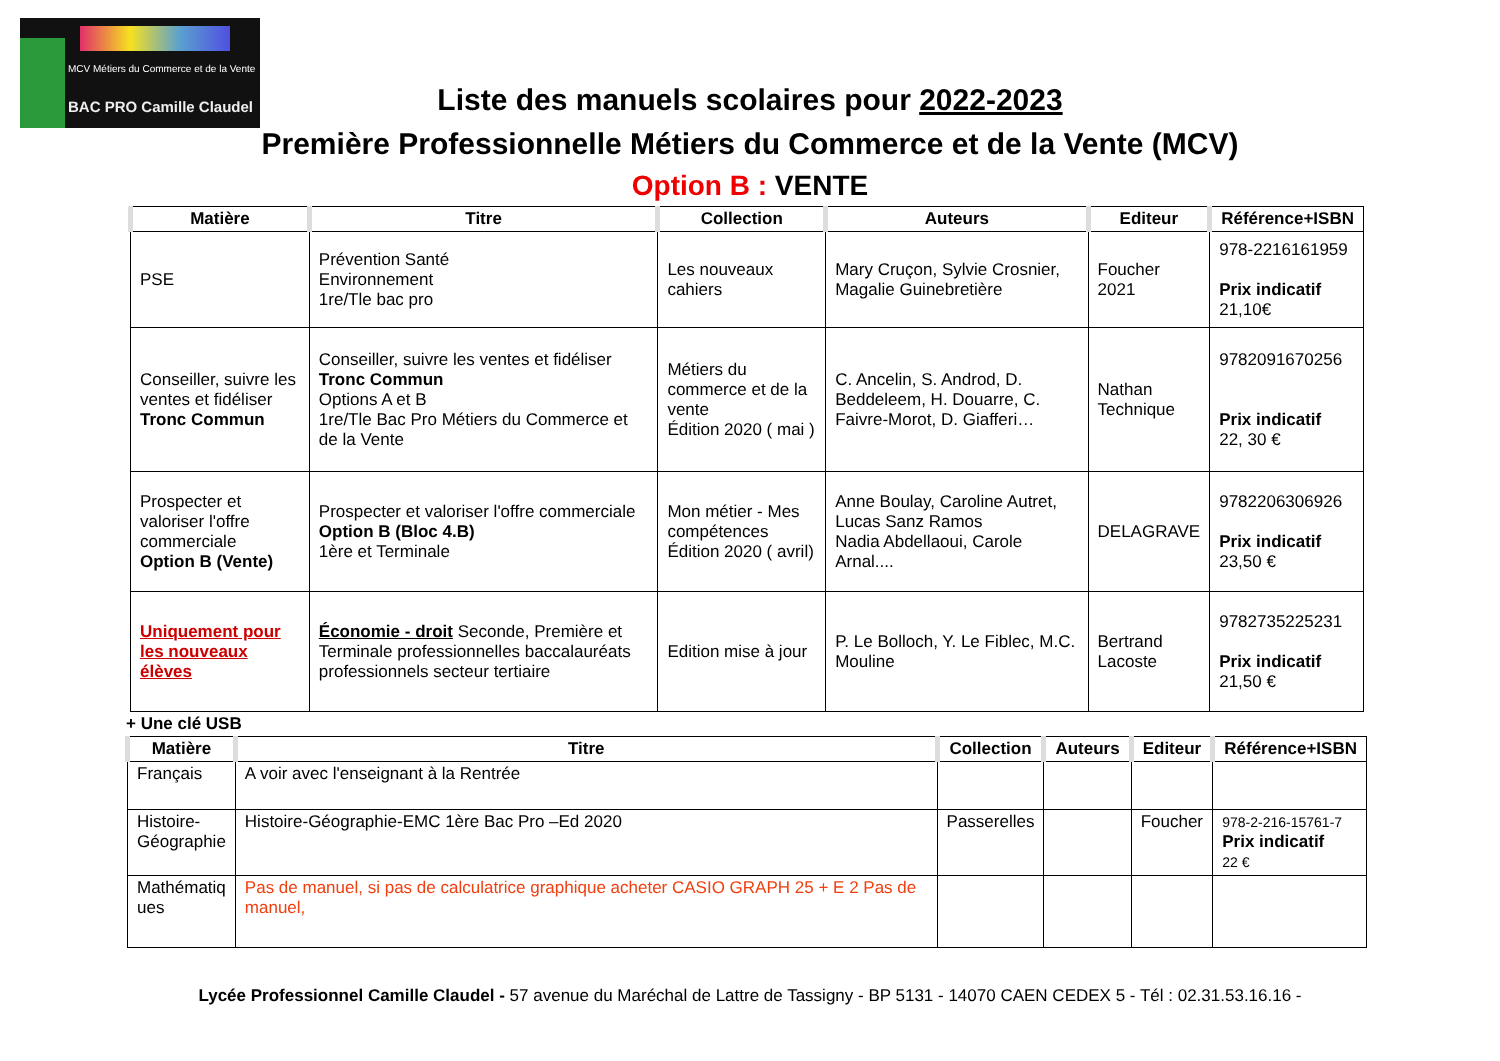MCV Métiers du Commerce et de la Vente
BAC PRO Camille Claudel
Liste des manuels scolaires pour 2022-2023
Première Professionnelle Métiers du Commerce et de la Vente (MCV)
Option B : VENTE
| Matière | Titre | Collection | Auteurs | Editeur | Référence+ISBN |
| --- | --- | --- | --- | --- | --- |
| PSE | Prévention Santé Environnement 1re/Tle bac pro | Les nouveaux cahiers | Mary Cruçon, Sylvie Crosnier, Magalie Guinebretière | Foucher 2021 | 978-2216161959 Prix indicatif 21,10€ |
| Conseiller, suivre les ventes et fidéliser Tronc Commun | Conseiller, suivre les ventes et fidéliser Tronc Commun Options A et B 1re/Tle Bac Pro Métiers du Commerce et de la Vente | Métiers du commerce et de la vente Édition 2020 ( mai ) | C. Ancelin, S. Androd, D. Beddeleem, H. Douarre, C. Faivre-Morot, D. Giafferi… | Nathan Technique | 9782091670256 Prix indicatif 22, 30 € |
| Prospecter et valoriser l'offre commerciale Option B (Vente) | Prospecter et valoriser l'offre commerciale Option B (Bloc 4.B) 1ère et Terminale | Mon métier - Mes compétences Édition 2020 ( avril) | Anne Boulay, Caroline Autret, Lucas Sanz Ramos Nadia Abdellaoui, Carole Arnal.... | DELAGRAVE | 9782206306926 Prix indicatif 23,50 € |
| Uniquement pour les nouveaux élèves | Économie - droit Seconde, Première et Terminale professionnelles baccalauréats professionnels secteur tertiaire | Edition mise à jour | P. Le Bolloch, Y. Le Fiblec, M.C. Mouline | Bertrand Lacoste | 9782735225231 Prix indicatif 21,50 € |
+ Une clé USB
| Matière | Titre | Collection | Auteurs | Editeur | Référence+ISBN |
| --- | --- | --- | --- | --- | --- |
| Français | A voir avec l'enseignant à la Rentrée | | | | |
| Histoire- Géographie | Histoire-Géographie-EMC 1ère Bac Pro –Ed 2020 | Passerelles | | Foucher | 978-2-216-15761-7 Prix indicatif 22 € |
| Mathématiq ues | Pas de manuel, si pas de calculatrice graphique acheter CASIO GRAPH 25 + E 2 Pas de manuel, | | | | |
Lycée Professionnel Camille Claudel - 57 avenue du Maréchal de Lattre de Tassigny - BP 5131 - 14070 CAEN CEDEX 5 - Tél : 02.31.53.16.16 -